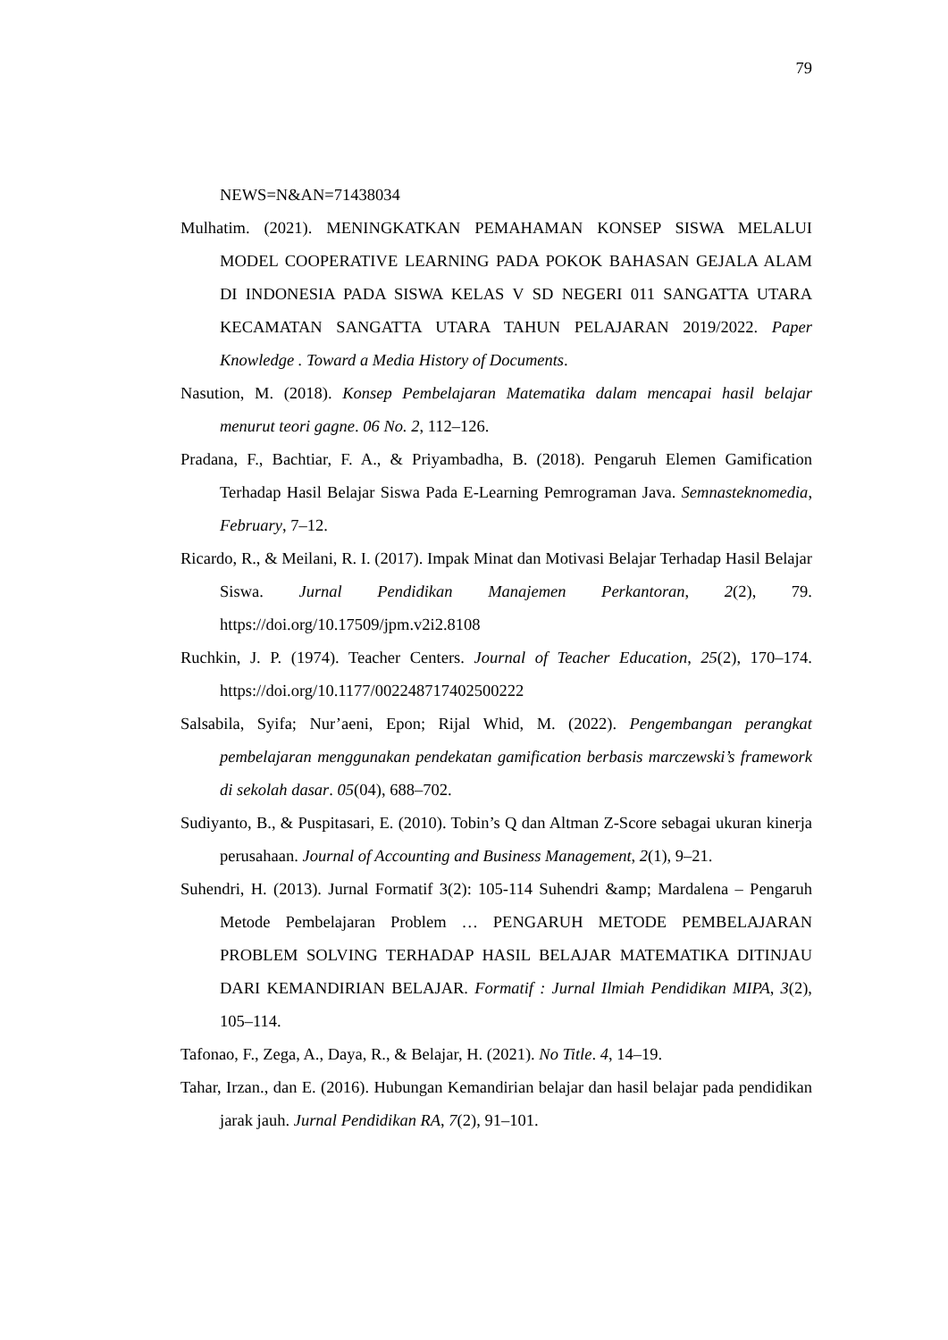79
NEWS=N&AN=71438034
Mulhatim. (2021). MENINGKATKAN PEMAHAMAN KONSEP SISWA MELALUI MODEL COOPERATIVE LEARNING PADA POKOK BAHASAN GEJALA ALAM DI INDONESIA PADA SISWA KELAS V SD NEGERI 011 SANGATTA UTARA KECAMATAN SANGATTA UTARA TAHUN PELAJARAN 2019/2022. Paper Knowledge . Toward a Media History of Documents.
Nasution, M. (2018). Konsep Pembelajaran Matematika dalam mencapai hasil belajar menurut teori gagne. 06 No. 2, 112–126.
Pradana, F., Bachtiar, F. A., & Priyambadha, B. (2018). Pengaruh Elemen Gamification Terhadap Hasil Belajar Siswa Pada E-Learning Pemrograman Java. Semnasteknomedia, February, 7–12.
Ricardo, R., & Meilani, R. I. (2017). Impak Minat dan Motivasi Belajar Terhadap Hasil Belajar Siswa. Jurnal Pendidikan Manajemen Perkantoran, 2(2), 79. https://doi.org/10.17509/jpm.v2i2.8108
Ruchkin, J. P. (1974). Teacher Centers. Journal of Teacher Education, 25(2), 170–174. https://doi.org/10.1177/002248717402500222
Salsabila, Syifa; Nur’aeni, Epon; Rijal Whid, M. (2022). Pengembangan perangkat pembelajaran menggunakan pendekatan gamification berbasis marczewski’s framework di sekolah dasar. 05(04), 688–702.
Sudiyanto, B., & Puspitasari, E. (2010). Tobin’s Q dan Altman Z-Score sebagai ukuran kinerja perusahaan. Journal of Accounting and Business Management, 2(1), 9–21.
Suhendri, H. (2013). Jurnal Formatif 3(2): 105-114 Suhendri &amp; Mardalena – Pengaruh Metode Pembelajaran Problem … PENGARUH METODE PEMBELAJARAN PROBLEM SOLVING TERHADAP HASIL BELAJAR MATEMATIKA DITINJAU DARI KEMANDIRIAN BELAJAR. Formatif : Jurnal Ilmiah Pendidikan MIPA, 3(2), 105–114.
Tafonao, F., Zega, A., Daya, R., & Belajar, H. (2021). No Title. 4, 14–19.
Tahar, Irzan., dan E. (2016). Hubungan Kemandirian belajar dan hasil belajar pada pendidikan jarak jauh. Jurnal Pendidikan RA, 7(2), 91–101.